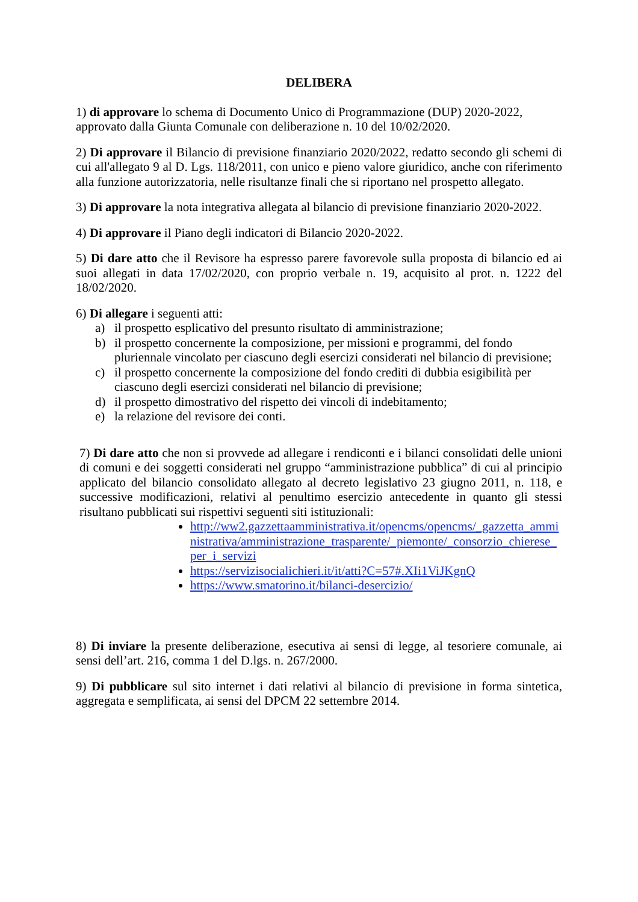DELIBERA
1) di approvare lo schema di Documento Unico di Programmazione (DUP) 2020-2022, approvato dalla Giunta Comunale con deliberazione n. 10 del 10/02/2020.
2) Di approvare il Bilancio di previsione finanziario 2020/2022, redatto secondo gli schemi di cui all'allegato 9 al D. Lgs. 118/2011, con unico e pieno valore giuridico, anche con riferimento alla funzione autorizzatoria, nelle risultanze finali che si riportano nel prospetto allegato.
3) Di approvare la nota integrativa allegata al bilancio di previsione finanziario 2020-2022.
4) Di approvare il Piano degli indicatori di Bilancio 2020-2022.
5) Di dare atto che il Revisore ha espresso parere favorevole sulla proposta di bilancio ed ai suoi allegati in data 17/02/2020, con proprio verbale n. 19, acquisito al prot. n. 1222 del 18/02/2020.
6) Di allegare i seguenti atti:
a) il prospetto esplicativo del presunto risultato di amministrazione;
b) il prospetto concernente la composizione, per missioni e programmi, del fondo pluriennale vincolato per ciascuno degli esercizi considerati nel bilancio di previsione;
c) il prospetto concernente la composizione del fondo crediti di dubbia esigibilità per ciascuno degli esercizi considerati nel bilancio di previsione;
d) il prospetto dimostrativo del rispetto dei vincoli di indebitamento;
e) la relazione del revisore dei conti.
7) Di dare atto che non si provvede ad allegare i rendiconti e i bilanci consolidati delle unioni di comuni e dei soggetti considerati nel gruppo “amministrazione pubblica” di cui al principio applicato del bilancio consolidato allegato al decreto legislativo 23 giugno 2011, n. 118, e successive modificazioni, relativi al penultimo esercizio antecedente in quanto gli stessi risultano pubblicati sui rispettivi seguenti siti istituzionali:
http://ww2.gazzettaamministrativa.it/opencms/opencms/_gazzetta_amministrativa/amministrazione_trasparente/_piemonte/_consorzio_chierese_per_i_servizi
https://servizisocialichieri.it/it/atti?C=57#.XIi1ViJKgnQ
https://www.smatorino.it/bilanci-desercizio/
8) Di inviare la presente deliberazione, esecutiva ai sensi di legge, al tesoriere comunale, ai sensi dell’art. 216, comma 1 del D.lgs. n. 267/2000.
9) Di pubblicare sul sito internet i dati relativi al bilancio di previsione in forma sintetica, aggregata e semplificata, ai sensi del DPCM 22 settembre 2014.